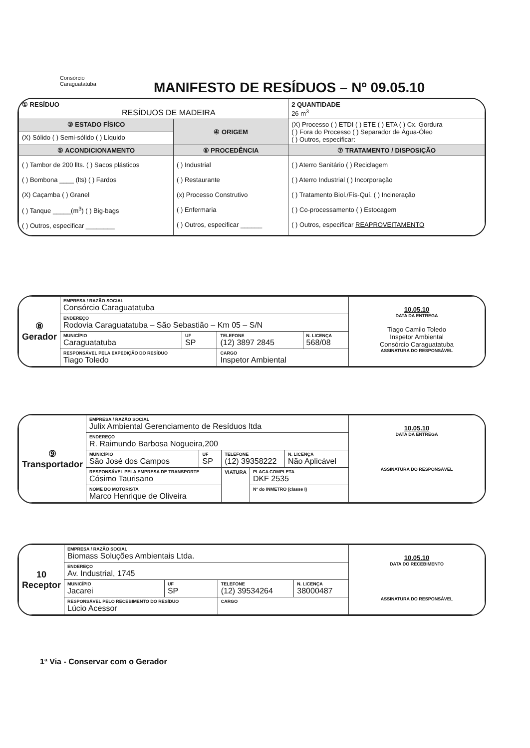Consórcio
Caraguatatuba
MANIFESTO DE RESÍDUOS – Nº 09.05.10
| ① RESÍDUO RESÍDUOS DE MADEIRA | | 2 QUANTIDADE 26 m<sup>3</sup> |
| ③ ESTADO FÍSICO | ④ ORIGEM | (X) Processo ( ) ETDI ( ) ETE ( ) ETA ( ) Cx. Gordura ( ) Fora do Processo ( ) Separador de Água-Óleo ( ) Outros, especificar: |
| (X) Sólido ( ) Semi-sólido ( ) Líquido | | |
| ⑤ ACONDICIONAMENTO | ⑥ PROCEDÊNCIA | ⑦ TRATAMENTO / DISPOSIÇÃO |
| ( ) Tambor de 200 llts. ( ) Sacos plásticos ( ) Bombona ____ (lts) ( ) Fardos (X) Caçamba ( ) Granel ( ) Tanque _____(m<sup>3</sup>) ( ) Big-bags ( ) Outros, especificar ________ | ( ) Industrial ( ) Restaurante (x) Processo Construtivo ( ) Enfermaria ( ) Outros, especificar ______ | ( ) Aterro Sanitário ( ) Reciclagem ( ) Aterro Industrial ( ) Incorporação ( ) Tratamento Biol./Fís-Quí. ( ) Incineração ( ) Co-processamento ( ) Estocagem ( ) Outros, especificar REAPROVEITAMENTO |
| ⑧ Gerador | EMPRESA / RAZÃO SOCIAL Consórcio Caraguatatuba | | | | 10.05.10 DATA DA ENTREGA Tiago Camilo Toledo Inspetor Ambiental Consórcio Caraguatatuba ASSINATURA DO RESPONSÁVEL |
| | ENDEREÇO Rodovia Caraguatatuba – São Sebastião – Km 05 – S/N | | | | |
| | MUNICÍPIO Caraguatatuba | UF SP | TELEFONE (12) 3897 2845 | N. LICENÇA 568/08 | |
| | RESPONSÁVEL PELA EXPEDIÇÃO DO RESÍDUO Tiago Toledo | | CARGO Inspetor Ambiental | | |
| ⑨ Transportador | EMPRESA / RAZÃO SOCIAL Julix Ambiental Gerenciamento de Resíduos ltda | | | | | 10.05.10 DATA DA ENTREGA ASSINATURA DO RESPONSÁVEL |
| | ENDEREÇO R. Raimundo Barbosa Nogueira,200 | | | | | |
| | MUNICÍPIO São José dos Campos | UF SP | TELEFONE (12) 39358222 | | N. LICENÇA Não Aplicável | |
| | RESPONSÁVEL PELA EMPRESA DE TRANSPORTE Cósimo Taurisano | | VIATURA | PLACA COMPLETA DKF 2535 | | |
| | NOME DO MOTORISTA Marco Henrique de Oliveira | | | Nº do INMETRO (classe I) | | |
| 10 Receptor | EMPRESA / RAZÃO SOCIAL Biomass Soluções Ambientais Ltda. | | | | 10.05.10 DATA DO RECEBIMENTO ASSINATURA DO RESPONSÁVEL |
| | ENDEREÇO Av. Industrial, 1745 | | | | |
| | MUNICÍPIO Jacarei | UF SP | TELEFONE (12) 39534264 | N. LICENÇA 38000487 | |
| | RESPONSÁVEL PELO RECEBIMENTO DO RESÍDUO Lúcio Acessor | | CARGO | | |
1ª Via - Conservar com o Gerador